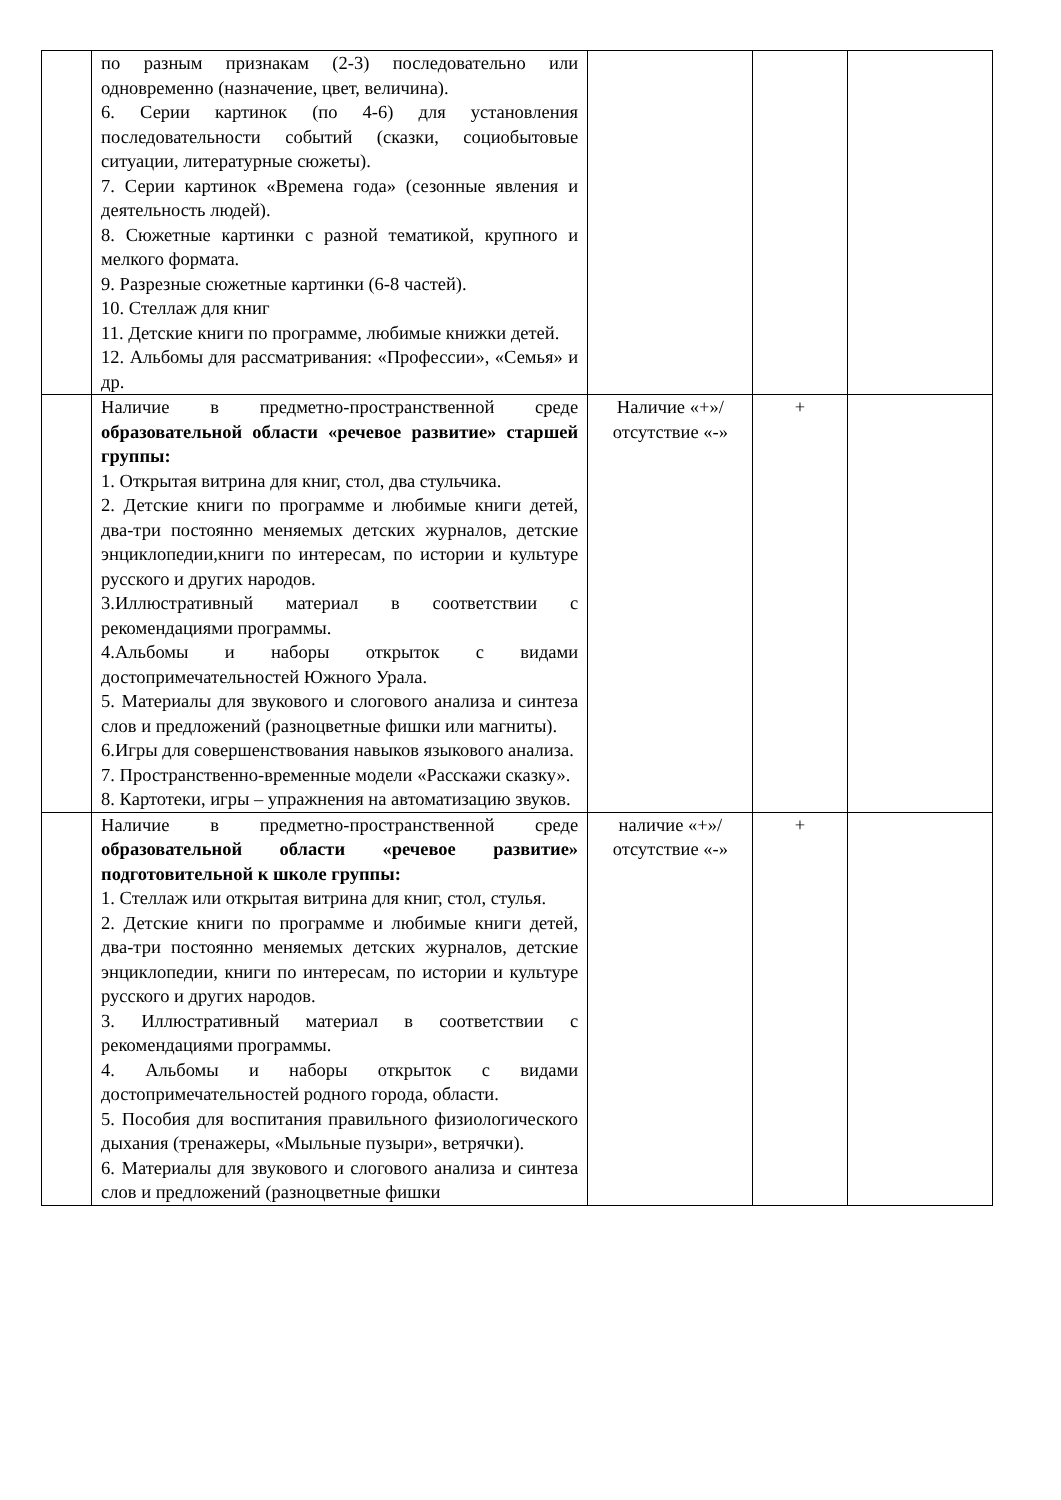| | по разным признакам (2-3) последовательно или одновременно (назначение, цвет, величина). 6. Серии картинок (по 4-6) для установления последовательности событий (сказки, социобытовые ситуации, литературные сюжеты). 7. Серии картинок «Времена года» (сезонные явления и деятельность людей). 8. Сюжетные картинки с разной тематикой, крупного и мелкого формата. 9. Разрезные сюжетные картинки (6-8 частей). 10. Стеллаж для книг 11. Детские книги по программе, любимые книжки детей. 12. Альбомы для рассматривания: «Профессии», «Семья» и др. | | | |
| | Наличие в предметно-пространственной среде образовательной области «речевое развитие» старшей группы: 1. Открытая витрина для книг, стол, два стульчика. 2. Детские книги по программе и любимые книги детей, два-три постоянно меняемых детских журналов, детские энциклопедии,книги по интересам, по истории и культуре русского и других народов. 3.Иллюстративный материал в соответствии с рекомендациями программы. 4.Альбомы и наборы открыток с видами достопримечательностей Южного Урала. 5. Материалы для звукового и слогового анализа и синтеза слов и предложений (разноцветные фишки или магниты). 6.Игры для совершенствования навыков языкового анализа. 7. Пространственно-временные модели «Расскажи сказку». 8. Картотеки, игры – упражнения на автоматизацию звуков. | Наличие «+»/ отсутствие «-» | + | |
| | Наличие в предметно-пространственной среде образовательной области «речевое развитие» подготовительной к школе группы: 1. Стеллаж или открытая витрина для книг, стол, стулья. 2. Детские книги по программе и любимые книги детей, два-три постоянно меняемых детских журналов, детские энциклопедии, книги по интересам, по истории и культуре русского и других народов. 3. Иллюстративный материал в соответствии с рекомендациями программы. 4. Альбомы и наборы открыток с видами достопримечательностей родного города, области. 5. Пособия для воспитания правильного физиологического дыхания (тренажеры, «Мыльные пузыри», ветрячки). 6. Материалы для звукового и слогового анализа и синтеза слов и предложений (разноцветные фишки | наличие «+»/ отсутствие «-» | + | |